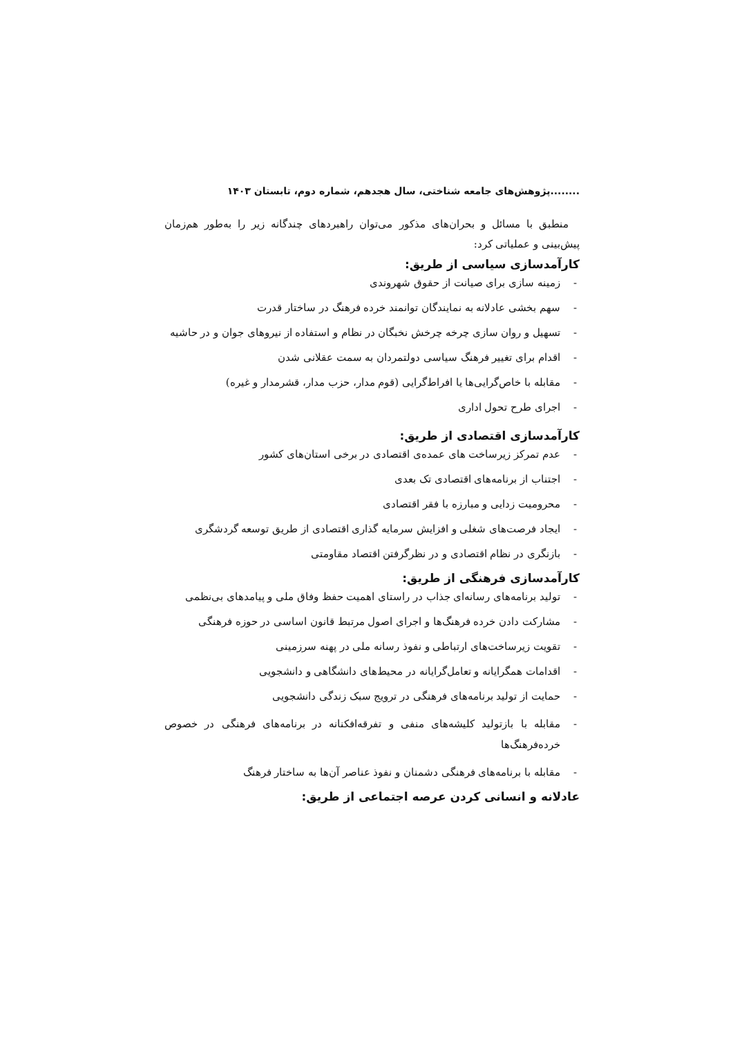........پژوهش‌های جامعه شناختی، سال هجدهم، شماره دوم، تابستان ۱۴۰۳
منطبق با مسائل و بحران‌های مذکور می‌توان راهبردهای چندگانه زیر را به‌طور هم‌زمان پیش‌بینی و عملیاتی کرد:
کارآمدسازی سیاسی از طریق:
- زمینه سازی برای صیانت از حقوق شهروندی
- سهم بخشی عادلانه به نمایندگان توانمند خرده فرهنگ در ساختار قدرت
- تسهیل و روان سازی چرخه چرخش نخبگان در نظام و استفاده از نیروهای جوان و در حاشیه
- اقدام برای تغییر فرهنگ سیاسی دولتمردان به سمت عقلانی شدن
- مقابله با خاص‌گرایی‌ها یا افراط‌گرایی (قوم مدار، حزب مدار، قشرمدار و غیره)
- اجرای طرح تحول اداری
کارآمدسازی اقتصادی از طریق:
- عدم تمرکز زیرساخت های عمده‌ی اقتصادی در برخی استان‌های کشور
- اجتناب از برنامه‌های اقتصادی تک بعدی
- محرومیت زدایی و مبارزه با فقر اقتصادی
- ایجاد فرصت‌های شغلی و افزایش سرمایه گذاری اقتصادی از طریق توسعه گردشگری
- بازنگری در نظام اقتصادی و در نظرگرفتن اقتصاد مقاومتی
کارآمدسازی فرهنگی از طریق:
- تولید برنامه‌های رسانه‌ای جذاب در راستای اهمیت حفظ وفاق ملی و پیامدهای بی‌نظمی
- مشارکت دادن خرده فرهنگ‌ها و اجرای اصول مرتبط قانون اساسی در حوزه فرهنگی
- تقویت زیرساخت‌های ارتباطی و نفوذ رسانه ملی در پهنه سرزمینی
- اقدامات همگرایانه و تعامل‌گرایانه در محیط‌های دانشگاهی و دانشجویی
- حمایت از تولید برنامه‌های فرهنگی در ترویج سبک زندگی دانشجویی
- مقابله با بازتولید کلیشه‌های منفی و تفرقه‌افکنانه در برنامه‌های فرهنگی در خصوص خرده‌فرهنگ‌ها
- مقابله با برنامه‌های فرهنگی دشمنان و نفوذ عناصر آن‌ها به ساختار فرهنگ
عادلانه و انسانی کردن عرصه اجتماعی از طریق: